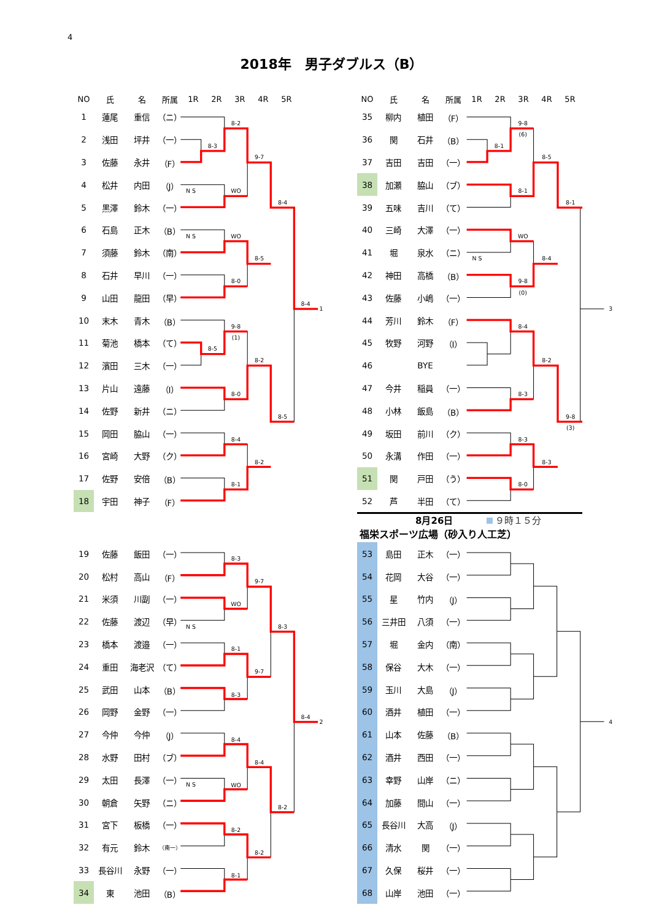4
2018年　男子ダブルス（B）
| NO | 氏 | 名 | 所属 | 1R | 2R | 3R | 4R | 5R |
| --- | --- | --- | --- | --- | --- | --- | --- | --- |
| 1 | 蓮尾 | 重信 | （ニ） | | | | | |
| 2 | 浅田 | 坪井 | （一） | | | | | |
| 3 | 佐藤 | 永井 | （F） | | | | | |
| 4 | 松井 | 内田 | （J） | | | | | |
| 5 | 黒澤 | 鈴木 | （一） | | | | | |
| 6 | 石島 | 正木 | （B） | | | | | |
| 7 | 須藤 | 鈴木 | （南） | | | | | |
| 8 | 石井 | 早川 | （一） | | | | | |
| 9 | 山田 | 龍田 | （早） | | | | | |
| 10 | 末木 | 青木 | （B） | | | | | |
| 11 | 菊池 | 橋本 | （て） | | | | | |
| 12 | 濱田 | 三木 | （一） | | | | | |
| 13 | 片山 | 遠藤 | （I） | | | | | |
| 14 | 佐野 | 新井 | （ニ） | | | | | |
| 15 | 岡田 | 脇山 | （一） | | | | | |
| 16 | 宮崎 | 大野 | （ク） | | | | | |
| 17 | 佐野 | 安倍 | （B） | | | | | |
| 18 | 宇田 | 神子 | （F） | | | | | |
| 19 | 佐藤 | 飯田 | （一） | |
| 20 | 松村 | 高山 | （F） | |
| 21 | 米須 | 川副 | （一） | |
| 22 | 佐藤 | 渡辺 | （早） | |
| 23 | 橋本 | 渡邉 | （一） | |
| 24 | 重田 | 海老沢 | （て） | |
| 25 | 武田 | 山本 | （B） | |
| 26 | 岡野 | 金野 | （一） | |
| 27 | 今仲 | 今仲 | （J） | |
| 28 | 水野 | 田村 | （ブ） | |
| 29 | 太田 | 長澤 | （一） | |
| 30 | 朝倉 | 矢野 | （ニ） | |
| 31 | 宮下 | 板橋 | （一） | |
| 32 | 有元 | 鈴木 | （南一） | |
| 33 | 長谷川 | 永野 | （一） | |
| 34 | 東 | 池田 | （B） | |
| NO | 氏 | 名 | 所属 | 1R | 2R | 3R | 4R | 5R |
| --- | --- | --- | --- | --- | --- | --- | --- | --- |
| 35 | 柳内 | 植田 | （F） | | | | | |
| 36 | 関 | 石井 | （B） | | | | | |
| 37 | 吉田 | 吉田 | （一） | | | | | |
| 38 | 加瀬 | 脇山 | （ブ） | | | | | |
| 39 | 五味 | 吉川 | （て） | | | | | |
| 40 | 三崎 | 大澤 | （一） | | | | | |
| 41 | 堀 | 泉水 | （ニ） | | | | | |
| 42 | 神田 | 高橋 | （B） | | | | | |
| 43 | 佐藤 | 小嶋 | （一） | | | | | |
| 44 | 芳川 | 鈴木 | （F） | | | | | |
| 45 | 牧野 | 河野 | （I） | | | | | |
| 46 | | BYE | | | | | | |
| 47 | 今井 | 稲員 | （一） | | | | | |
| 48 | 小林 | 飯島 | （B） | | | | | |
| 49 | 坂田 | 前川 | （ク） | | | | | |
| 50 | 永溝 | 作田 | （一） | | | | | |
| 51 | 関 | 戸田 | （う） | | | | | |
| 52 | 芦 | 半田 | （て） | | | | | |
8月26日 ９時１５分
福栄スポーツ広場（砂入り人工芝）
| 53 | 島田 | 正木 | （一） | |
| 54 | 花岡 | 大谷 | （一） | |
| 55 | 星 | 竹内 | （J） | |
| 56 | 三井田 | 八須 | （一） | |
| 57 | 堀 | 金内 | （南） | |
| 58 | 保谷 | 大木 | （一） | |
| 59 | 玉川 | 大島 | （J） | |
| 60 | 酒井 | 植田 | （一） | |
| 61 | 山本 | 佐藤 | （B） | |
| 62 | 酒井 | 西田 | （一） | |
| 63 | 幸野 | 山岸 | （ニ） | |
| 64 | 加藤 | 間山 | （一） | |
| 65 | 長谷川 | 大高 | （J） | |
| 66 | 清水 | 関 | （一） | |
| 67 | 久保 | 桜井 | （一） | |
| 68 | 山岸 | 池田 | （一） | |
8-2
8-3
9-7
N S
WO
8-4
N S
WO
8-5
8-0
8-4
1
9-8
(1)
8-5
8-2
8-0
8-5
8-4
8-2
8-1
9-8
(6)
8-1
8-5
8-1
8-1
WO
N S
8-4
9-8
(0)
3
8-4
8-2
8-3
9-8
(3)
8-3
8-3
8-0
8-3
9-7
WO
N S
8-3
8-1
9-7
8-3
8-4
2
8-4
8-4
N S
WO
8-2
8-2
8-2
8-1
4